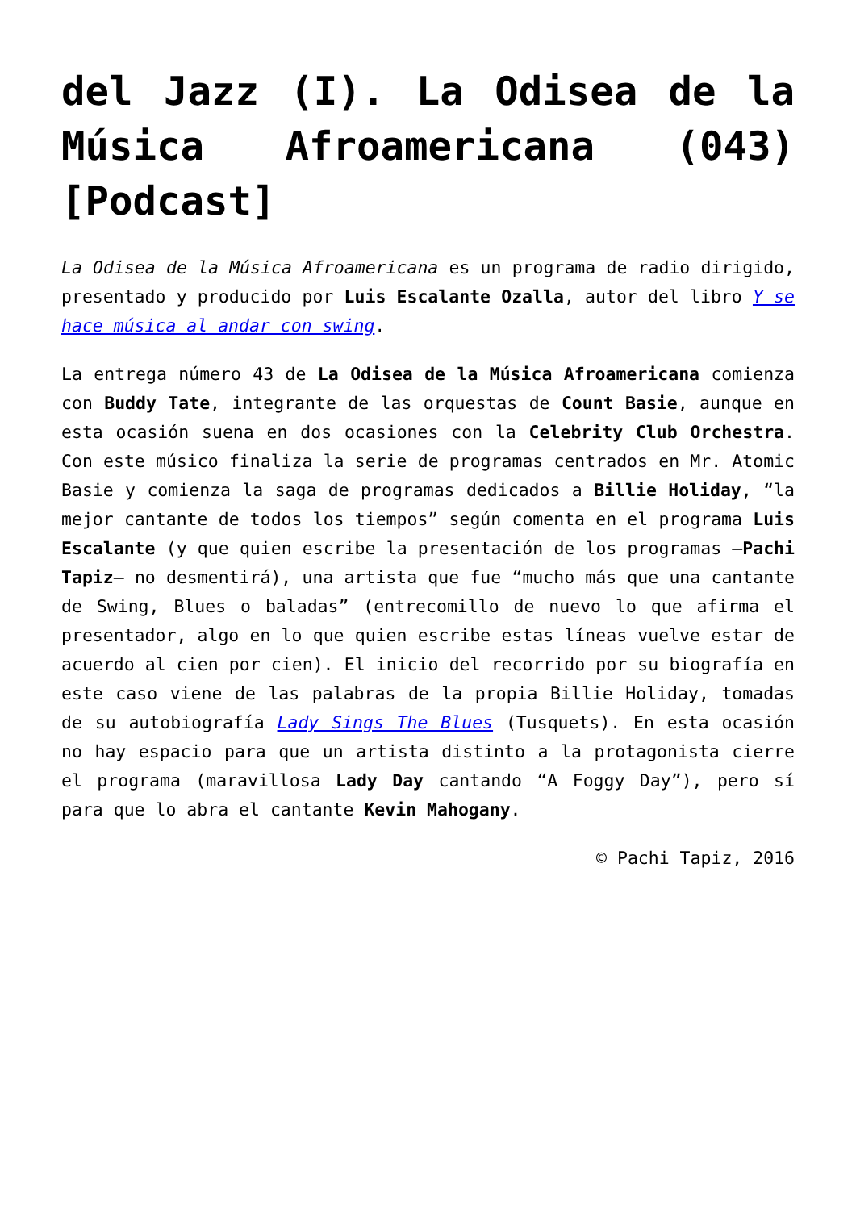del Jazz (I). La Odisea de la Música Afroamericana (043) [Podcast]
La Odisea de la Música Afroamericana es un programa de radio dirigido, presentado y producido por Luis Escalante Ozalla, autor del libro Y se hace música al andar con swing.
La entrega número 43 de La Odisea de la Música Afroamericana comienza con Buddy Tate, integrante de las orquestas de Count Basie, aunque en esta ocasión suena en dos ocasiones con la Celebrity Club Orchestra. Con este músico finaliza la serie de programas centrados en Mr. Atomic Basie y comienza la saga de programas dedicados a Billie Holiday, “la mejor cantante de todos los tiempos” según comenta en el programa Luis Escalante (y que quien escribe la presentación de los programas –Pachi Tapiz– no desmentirá), una artista que fue “mucho más que una cantante de Swing, Blues o baladas” (entrecomillo de nuevo lo que afirma el presentador, algo en lo que quien escribe estas líneas vuelve estar de acuerdo al cien por cien). El inicio del recorrido por su biografía en este caso viene de las palabras de la propia Billie Holiday, tomadas de su autobiografía Lady Sings The Blues (Tusquets). En esta ocasión no hay espacio para que un artista distinto a la protagonista cierre el programa (maravillosa Lady Day cantando “A Foggy Day”), pero sí para que lo abra el cantante Kevin Mahogany.
© Pachi Tapiz, 2016